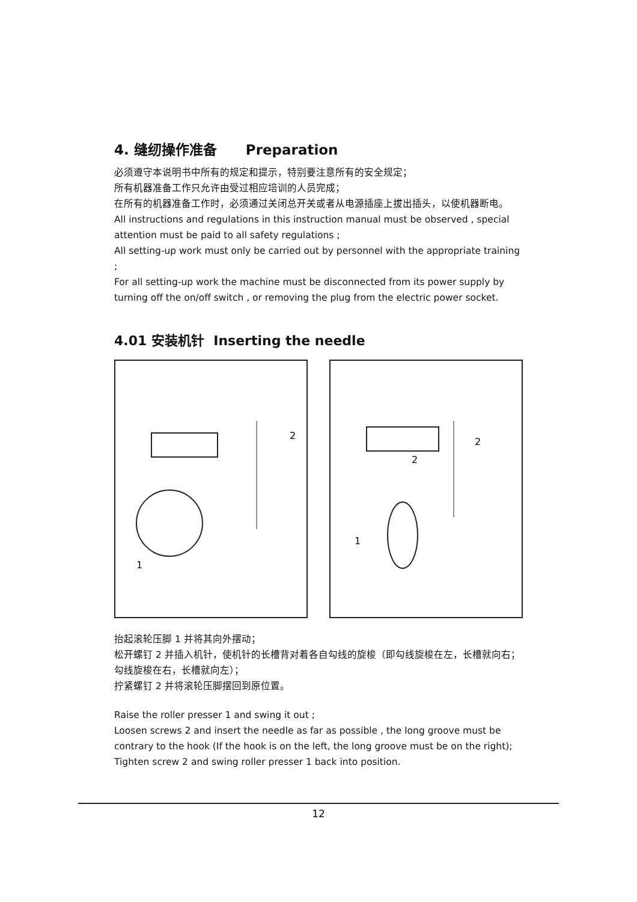4. 缝纫操作准备 Preparation
必须遵守本说明书中所有的规定和提示，特别要注意所有的安全规定；
所有机器准备工作只允许由受过相应培训的人员完成；
在所有的机器准备工作时，必须通过关闭总开关或者从电源插座上拔出插头，以使机器断电。
All instructions and regulations in this instruction manual must be observed , special attention must be paid to all safety regulations ;
All setting-up work must only be carried out by personnel with the appropriate training ;
For all setting-up work the machine must be disconnected from its power supply by turning off the on/off switch , or removing the plug from the electric power socket.
4.01 安装机针 Inserting the needle
2
1
2
2
1
抬起滚轮压脚 1 并将其向外摆动；
松开螺钉 2 并插入机针，使机针的长槽背对着各自勾线的旋梭（即勾线旋梭在左，长槽就向右；勾线旋梭在右，长槽就向左）；
拧紧螺钉 2 并将滚轮压脚摆回到原位置。
Raise the roller presser 1 and swing it out ;
Loosen screws 2 and insert the needle as far as possible , the long groove must be contrary to the hook (If the hook is on the left, the long groove must be on the right);
Tighten screw 2 and swing roller presser 1 back into position.
12